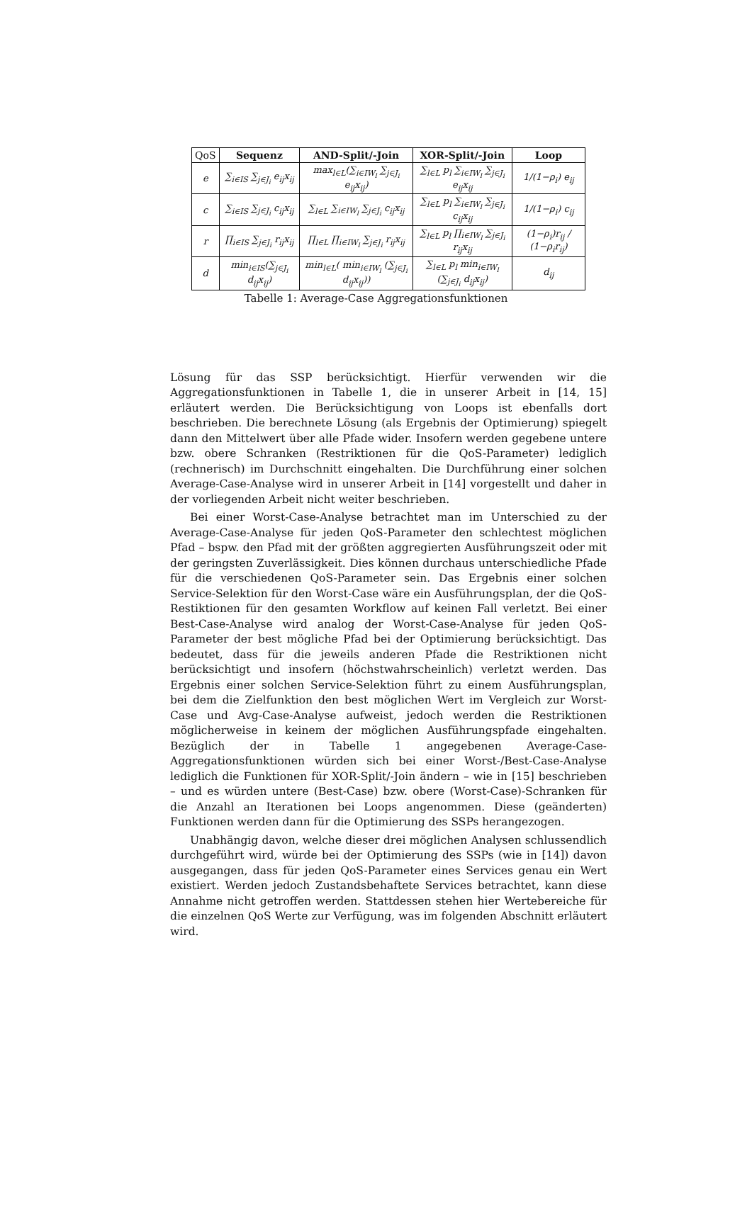| QoS | Sequenz | AND-Split/-Join | XOR-Split/-Join | Loop |
| --- | --- | --- | --- | --- |
| e | ∑<sub>i∈IS</sub> ∑<sub>j∈J<sub>i</sub></sub> e<sub>ij</sub>x<sub>ij</sub> | max<sub>l∈L</sub>(∑<sub>i∈IW<sub>l</sub></sub> ∑<sub>j∈J<sub>i</sub></sub> e<sub>ij</sub>x<sub>ij</sub>) | ∑<sub>l∈L</sub> p<sub>l</sub> ∑<sub>i∈IW<sub>l</sub></sub> ∑<sub>j∈J<sub>i</sub></sub> e<sub>ij</sub>x<sub>ij</sub> | 1/(1−ρ<sub>i</sub>) e<sub>ij</sub> |
| c | ∑<sub>i∈IS</sub> ∑<sub>j∈J<sub>i</sub></sub> c<sub>ij</sub>x<sub>ij</sub> | ∑<sub>l∈L</sub> ∑<sub>i∈IW<sub>l</sub></sub> ∑<sub>j∈J<sub>i</sub></sub> c<sub>ij</sub>x<sub>ij</sub> | ∑<sub>l∈L</sub> p<sub>l</sub> ∑<sub>i∈IW<sub>l</sub></sub> ∑<sub>j∈J<sub>i</sub></sub> c<sub>ij</sub>x<sub>ij</sub> | 1/(1−ρ<sub>i</sub>) c<sub>ij</sub> |
| r | ∏<sub>i∈IS</sub> ∑<sub>j∈J<sub>i</sub></sub> r<sub>ij</sub>x<sub>ij</sub> | ∏<sub>l∈L</sub> ∏<sub>i∈IW<sub>l</sub></sub> ∑<sub>j∈J<sub>i</sub></sub> r<sub>ij</sub>x<sub>ij</sub> | ∑<sub>l∈L</sub> p<sub>l</sub> ∏<sub>i∈IW<sub>l</sub></sub> ∑<sub>j∈J<sub>i</sub></sub> r<sub>ij</sub>x<sub>ij</sub> | (1−ρ<sub>i</sub>)r<sub>ij</sub> / (1−ρ<sub>i</sub>r<sub>ij</sub>) |
| d | min<sub>i∈IS</sub>(∑<sub>j∈J<sub>i</sub></sub> d<sub>ij</sub>x<sub>ij</sub>) | min<sub>l∈L</sub>( min<sub>i∈IW<sub>l</sub></sub> (∑<sub>j∈J<sub>i</sub></sub> d<sub>ij</sub>x<sub>ij</sub>)) | ∑<sub>l∈L</sub> p<sub>l</sub> min<sub>i∈IW<sub>l</sub></sub> (∑<sub>j∈J<sub>i</sub></sub> d<sub>ij</sub>x<sub>ij</sub>) | d<sub>ij</sub> |
Tabelle 1: Average-Case Aggregationsfunktionen
Lösung für das SSP berücksichtigt. Hierfür verwenden wir die Aggregationsfunktionen in Tabelle 1, die in unserer Arbeit in [14, 15] erläutert werden. Die Berücksichtigung von Loops ist ebenfalls dort beschrieben. Die berechnete Lösung (als Ergebnis der Optimierung) spiegelt dann den Mittelwert über alle Pfade wider. Insofern werden gegebene untere bzw. obere Schranken (Restriktionen für die QoS-Parameter) lediglich (rechnerisch) im Durchschnitt eingehalten. Die Durchführung einer solchen Average-Case-Analyse wird in unserer Arbeit in [14] vorgestellt und daher in der vorliegenden Arbeit nicht weiter beschrieben.
Bei einer Worst-Case-Analyse betrachtet man im Unterschied zu der Average-Case-Analyse für jeden QoS-Parameter den schlechtest möglichen Pfad – bspw. den Pfad mit der größten aggregierten Ausführungszeit oder mit der geringsten Zuverlässigkeit. Dies können durchaus unterschiedliche Pfade für die verschiedenen QoS-Parameter sein. Das Ergebnis einer solchen Service-Selektion für den Worst-Case wäre ein Ausführungsplan, der die QoS-Restiktionen für den gesamten Workflow auf keinen Fall verletzt. Bei einer Best-Case-Analyse wird analog der Worst-Case-Analyse für jeden QoS-Parameter der best mögliche Pfad bei der Optimierung berücksichtigt. Das bedeutet, dass für die jeweils anderen Pfade die Restriktionen nicht berücksichtigt und insofern (höchstwahrscheinlich) verletzt werden. Das Ergebnis einer solchen Service-Selektion führt zu einem Ausführungsplan, bei dem die Zielfunktion den best möglichen Wert im Vergleich zur Worst-Case und Avg-Case-Analyse aufweist, jedoch werden die Restriktionen möglicherweise in keinem der möglichen Ausführungspfade eingehalten. Bezüglich der in Tabelle 1 angegebenen Average-Case-Aggregationsfunktionen würden sich bei einer Worst-/Best-Case-Analyse lediglich die Funktionen für XOR-Split/-Join ändern – wie in [15] beschrieben – und es würden untere (Best-Case) bzw. obere (Worst-Case)-Schranken für die Anzahl an Iterationen bei Loops angenommen. Diese (geänderten) Funktionen werden dann für die Optimierung des SSPs herangezogen.
Unabhängig davon, welche dieser drei möglichen Analysen schlussendlich durchgeführt wird, würde bei der Optimierung des SSPs (wie in [14]) davon ausgegangen, dass für jeden QoS-Parameter eines Services genau ein Wert existiert. Werden jedoch Zustandsbehaftete Services betrachtet, kann diese Annahme nicht getroffen werden. Stattdessen stehen hier Wertebereiche für die einzelnen QoS Werte zur Verfügung, was im folgenden Abschnitt erläutert wird.